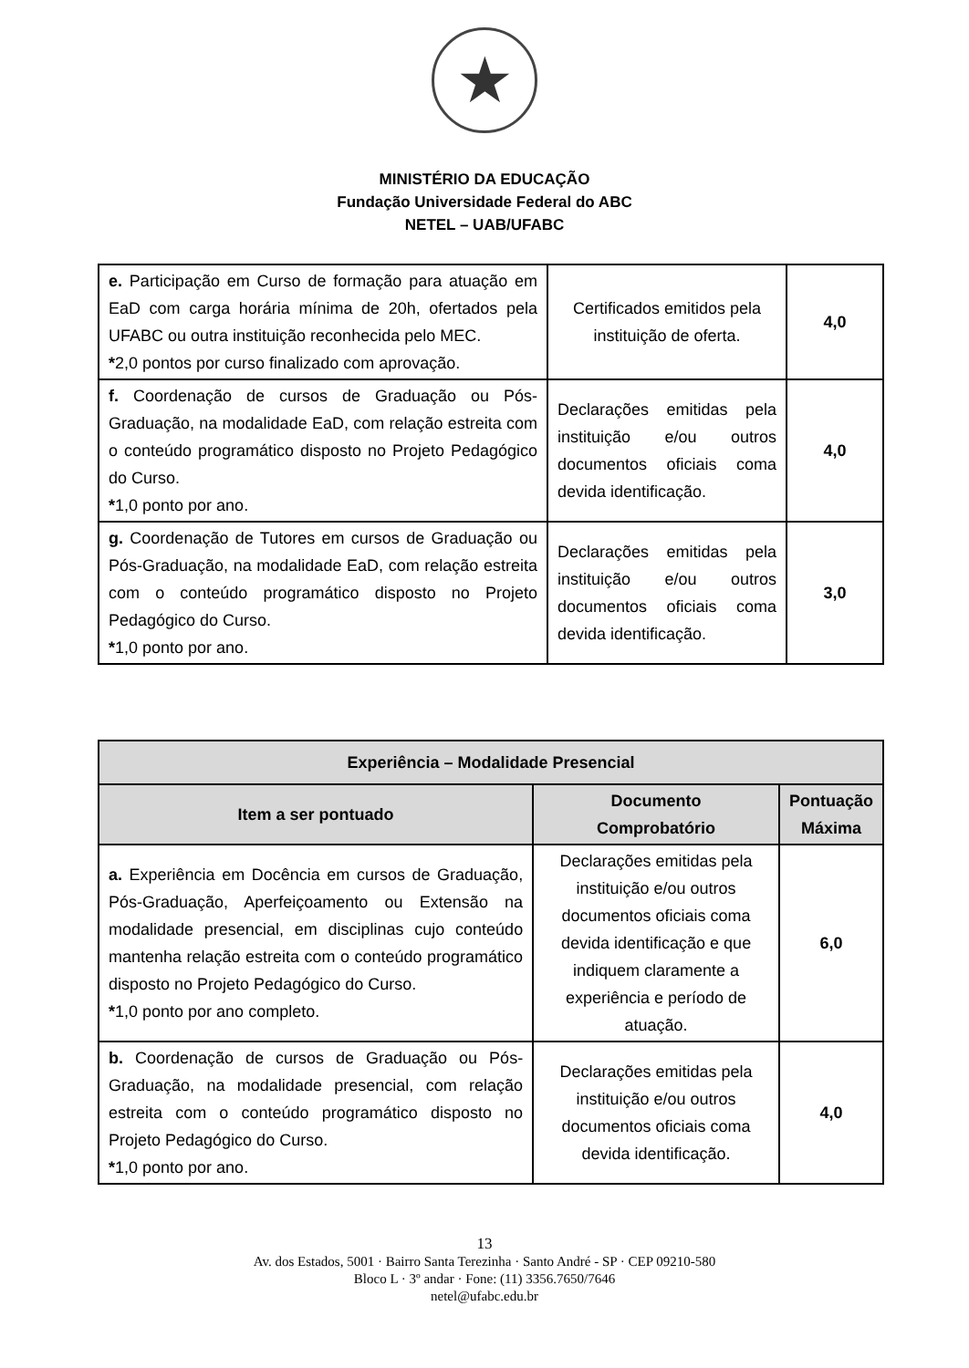★
MINISTÉRIO DA EDUCAÇÃO
Fundação Universidade Federal do ABC
NETEL – UAB/UFABC
| e. Participação em Curso de formação para atuação em EaD com carga horária mínima de 20h, ofertados pela UFABC ou outra instituição reconhecida pelo MEC. * 2,0 pontos por curso finalizado com aprovação. | Certificados emitidos pela instituição de oferta. | 4,0 |
| f. Coordenação de cursos de Graduação ou Pós-Graduação, na modalidade EaD, com relação estreita com o conteúdo programático disposto no Projeto Pedagógico do Curso. * 1,0 ponto por ano. | Declarações emitidas pela instituição e/ou outros documentos oficiais coma devida identificação. | 4,0 |
| g. Coordenação de Tutores em cursos de Graduação ou Pós-Graduação, na modalidade EaD, com relação estreita com o conteúdo programático disposto no Projeto Pedagógico do Curso. * 1,0 ponto por ano. | Declarações emitidas pela instituição e/ou outros documentos oficiais coma devida identificação. | 3,0 |
| Experiência – Modalidade Presencial | | |
| --- | --- | --- |
| Item a ser pontuado | Documento Comprobatório | Pontuação Máxima |
| a. Experiência em Docência em cursos de Graduação, Pós-Graduação, Aperfeiçoamento ou Extensão na modalidade presencial, em disciplinas cujo conteúdo mantenha relação estreita com o conteúdo programático disposto no Projeto Pedagógico do Curso. * 1,0 ponto por ano completo. | Declarações emitidas pela instituição e/ou outros documentos oficiais coma devida identificação e que indiquem claramente a experiência e período de atuação. | 6,0 |
| b. Coordenação de cursos de Graduação ou Pós-Graduação, na modalidade presencial, com relação estreita com o conteúdo programático disposto no Projeto Pedagógico do Curso. * 1,0 ponto por ano. | Declarações emitidas pela instituição e/ou outros documentos oficiais coma devida identificação. | 4,0 |
13
Av. dos Estados, 5001 · Bairro Santa Terezinha · Santo André - SP · CEP 09210-580
Bloco L · 3º andar · Fone: (11) 3356.7650/7646
netel@ufabc.edu.br